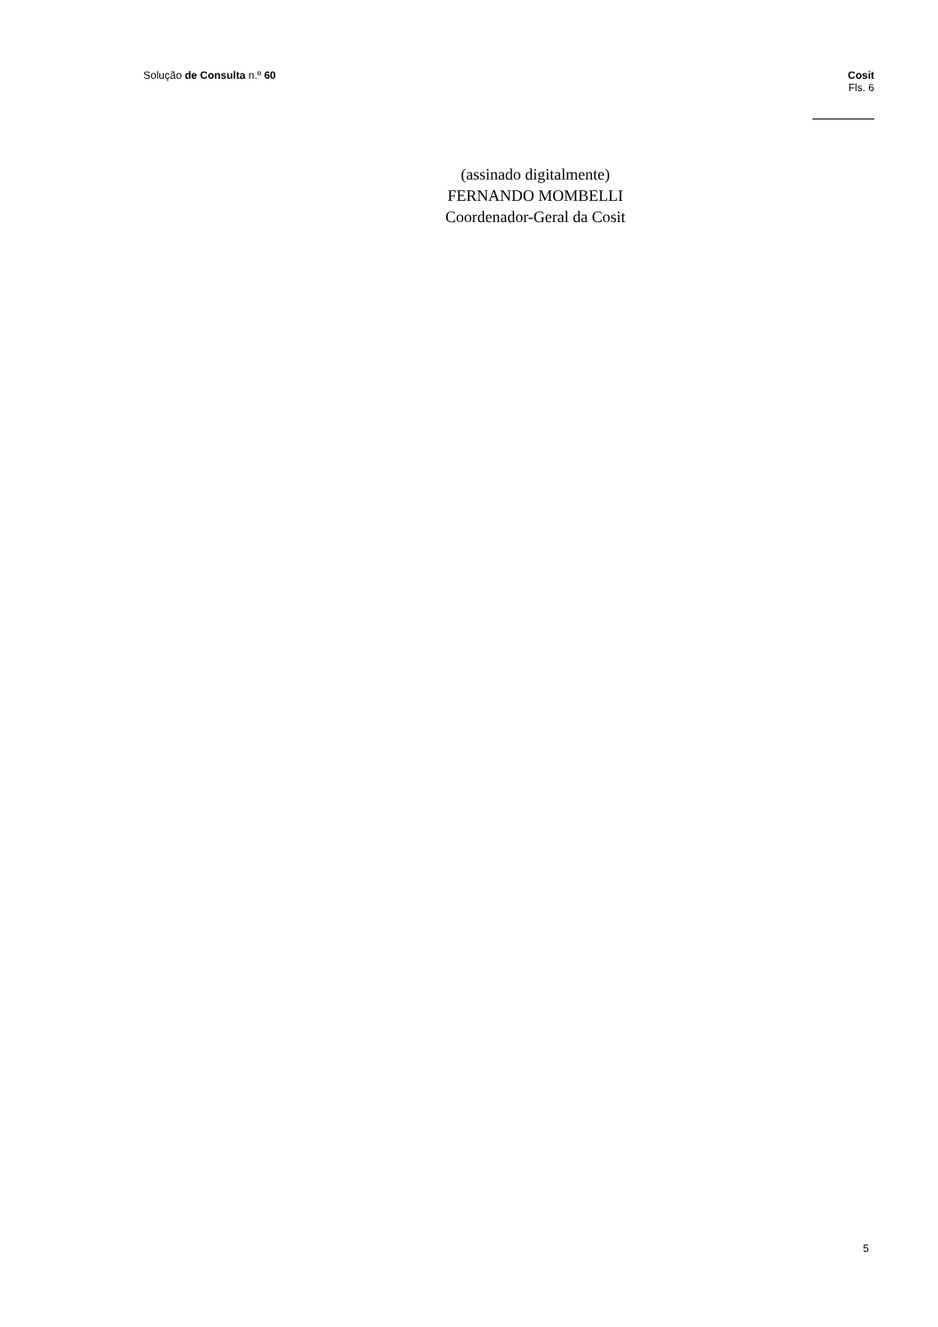Solução de Consulta n.º 60 Cosit
Fls. 6
(assinado digitalmente)
FERNANDO MOMBELLI
Coordenador-Geral da Cosit
5